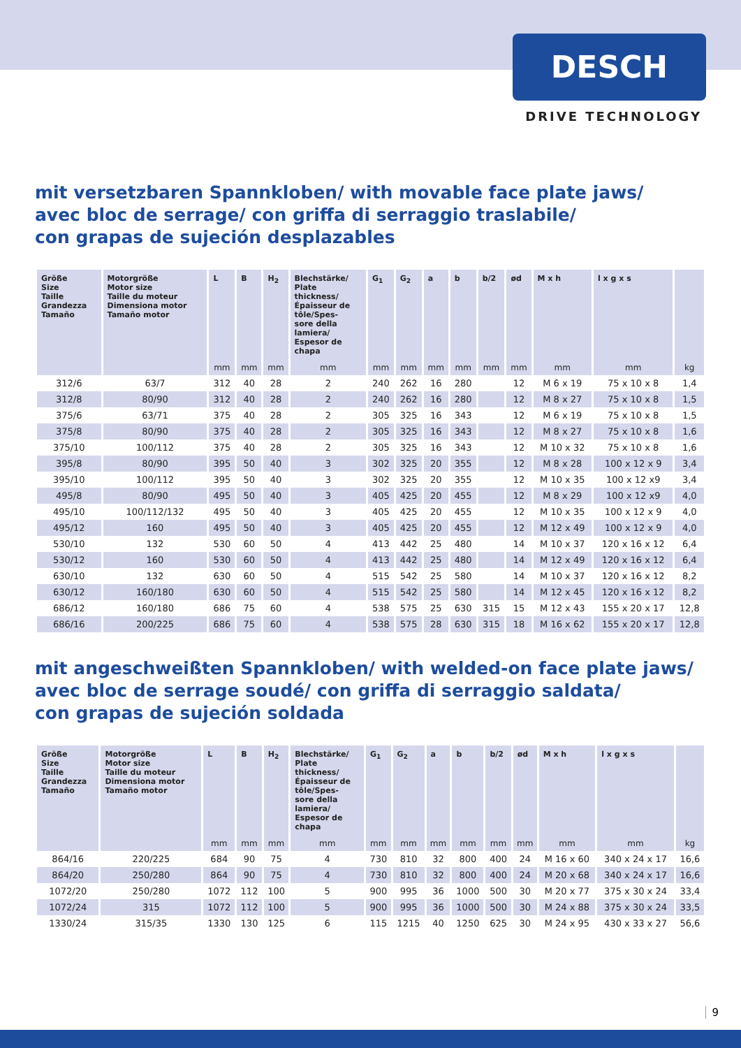DESCH
DRIVE TECHNOLOGY
mit versetzbaren Spannkloben/ with movable face plate jaws/
avec bloc de serrage/ con griffa di serraggio traslabile/
con grapas de sujeción desplazables
| Größe Size Taille Grandezza Tamaño | Motorgröße Motor size Taille du moteur Dimensiona motor Tamaño motor | L | B | H<sub>2</sub> | Blechstärke/ Plate thickness/ Épaisseur de tôle/Spes- sore della lamiera/ Espesor de chapa | G<sub>1</sub> | G<sub>2</sub> | a | b | b/2 | ød | M x h | l x g x s | |
| --- | --- | --- | --- | --- | --- | --- | --- | --- | --- | --- | --- | --- | --- | --- |
| | | mm | mm | mm | mm | mm | mm | mm | mm | mm | mm | mm | mm | kg |
| 312/6 | 63/7 | 312 | 40 | 28 | 2 | 240 | 262 | 16 | 280 | | 12 | M 6 x 19 | 75 x 10 x 8 | 1,4 |
| 312/8 | 80/90 | 312 | 40 | 28 | 2 | 240 | 262 | 16 | 280 | | 12 | M 8 x 27 | 75 x 10 x 8 | 1,5 |
| 375/6 | 63/71 | 375 | 40 | 28 | 2 | 305 | 325 | 16 | 343 | | 12 | M 6 x 19 | 75 x 10 x 8 | 1,5 |
| 375/8 | 80/90 | 375 | 40 | 28 | 2 | 305 | 325 | 16 | 343 | | 12 | M 8 x 27 | 75 x 10 x 8 | 1,6 |
| 375/10 | 100/112 | 375 | 40 | 28 | 2 | 305 | 325 | 16 | 343 | | 12 | M 10 x 32 | 75 x 10 x 8 | 1,6 |
| 395/8 | 80/90 | 395 | 50 | 40 | 3 | 302 | 325 | 20 | 355 | | 12 | M 8 x 28 | 100 x 12 x 9 | 3,4 |
| 395/10 | 100/112 | 395 | 50 | 40 | 3 | 302 | 325 | 20 | 355 | | 12 | M 10 x 35 | 100 x 12 x9 | 3,4 |
| 495/8 | 80/90 | 495 | 50 | 40 | 3 | 405 | 425 | 20 | 455 | | 12 | M 8 x 29 | 100 x 12 x9 | 4,0 |
| 495/10 | 100/112/132 | 495 | 50 | 40 | 3 | 405 | 425 | 20 | 455 | | 12 | M 10 x 35 | 100 x 12 x 9 | 4,0 |
| 495/12 | 160 | 495 | 50 | 40 | 3 | 405 | 425 | 20 | 455 | | 12 | M 12 x 49 | 100 x 12 x 9 | 4,0 |
| 530/10 | 132 | 530 | 60 | 50 | 4 | 413 | 442 | 25 | 480 | | 14 | M 10 x 37 | 120 x 16 x 12 | 6,4 |
| 530/12 | 160 | 530 | 60 | 50 | 4 | 413 | 442 | 25 | 480 | | 14 | M 12 x 49 | 120 x 16 x 12 | 6,4 |
| 630/10 | 132 | 630 | 60 | 50 | 4 | 515 | 542 | 25 | 580 | | 14 | M 10 x 37 | 120 x 16 x 12 | 8,2 |
| 630/12 | 160/180 | 630 | 60 | 50 | 4 | 515 | 542 | 25 | 580 | | 14 | M 12 x 45 | 120 x 16 x 12 | 8,2 |
| 686/12 | 160/180 | 686 | 75 | 60 | 4 | 538 | 575 | 25 | 630 | 315 | 15 | M 12 x 43 | 155 x 20 x 17 | 12,8 |
| 686/16 | 200/225 | 686 | 75 | 60 | 4 | 538 | 575 | 28 | 630 | 315 | 18 | M 16 x 62 | 155 x 20 x 17 | 12,8 |
mit angeschweißten Spannkloben/ with welded-on face plate jaws/
avec bloc de serrage soudé/ con griffa di serraggio saldata/
con grapas de sujeción soldada
| Größe Size Taille Grandezza Tamaño | Motorgröße Motor size Taille du moteur Dimensiona motor Tamaño motor | L | B | H<sub>2</sub> | Blechstärke/ Plate thickness/ Épaisseur de tôle/Spes- sore della lamiera/ Espesor de chapa | G<sub>1</sub> | G<sub>2</sub> | a | b | b/2 | ød | M x h | l x g x s | |
| --- | --- | --- | --- | --- | --- | --- | --- | --- | --- | --- | --- | --- | --- | --- |
| | | mm | mm | mm | mm | mm | mm | mm | mm | mm | mm | mm | mm | kg |
| 864/16 | 220/225 | 684 | 90 | 75 | 4 | 730 | 810 | 32 | 800 | 400 | 24 | M 16 x 60 | 340 x 24 x 17 | 16,6 |
| 864/20 | 250/280 | 864 | 90 | 75 | 4 | 730 | 810 | 32 | 800 | 400 | 24 | M 20 x 68 | 340 x 24 x 17 | 16,6 |
| 1072/20 | 250/280 | 1072 | 112 | 100 | 5 | 900 | 995 | 36 | 1000 | 500 | 30 | M 20 x 77 | 375 x 30 x 24 | 33,4 |
| 1072/24 | 315 | 1072 | 112 | 100 | 5 | 900 | 995 | 36 | 1000 | 500 | 30 | M 24 x 88 | 375 x 30 x 24 | 33,5 |
| 1330/24 | 315/35 | 1330 | 130 | 125 | 6 | 115 | 1215 | 40 | 1250 | 625 | 30 | M 24 x 95 | 430 x 33 x 27 | 56,6 |
9